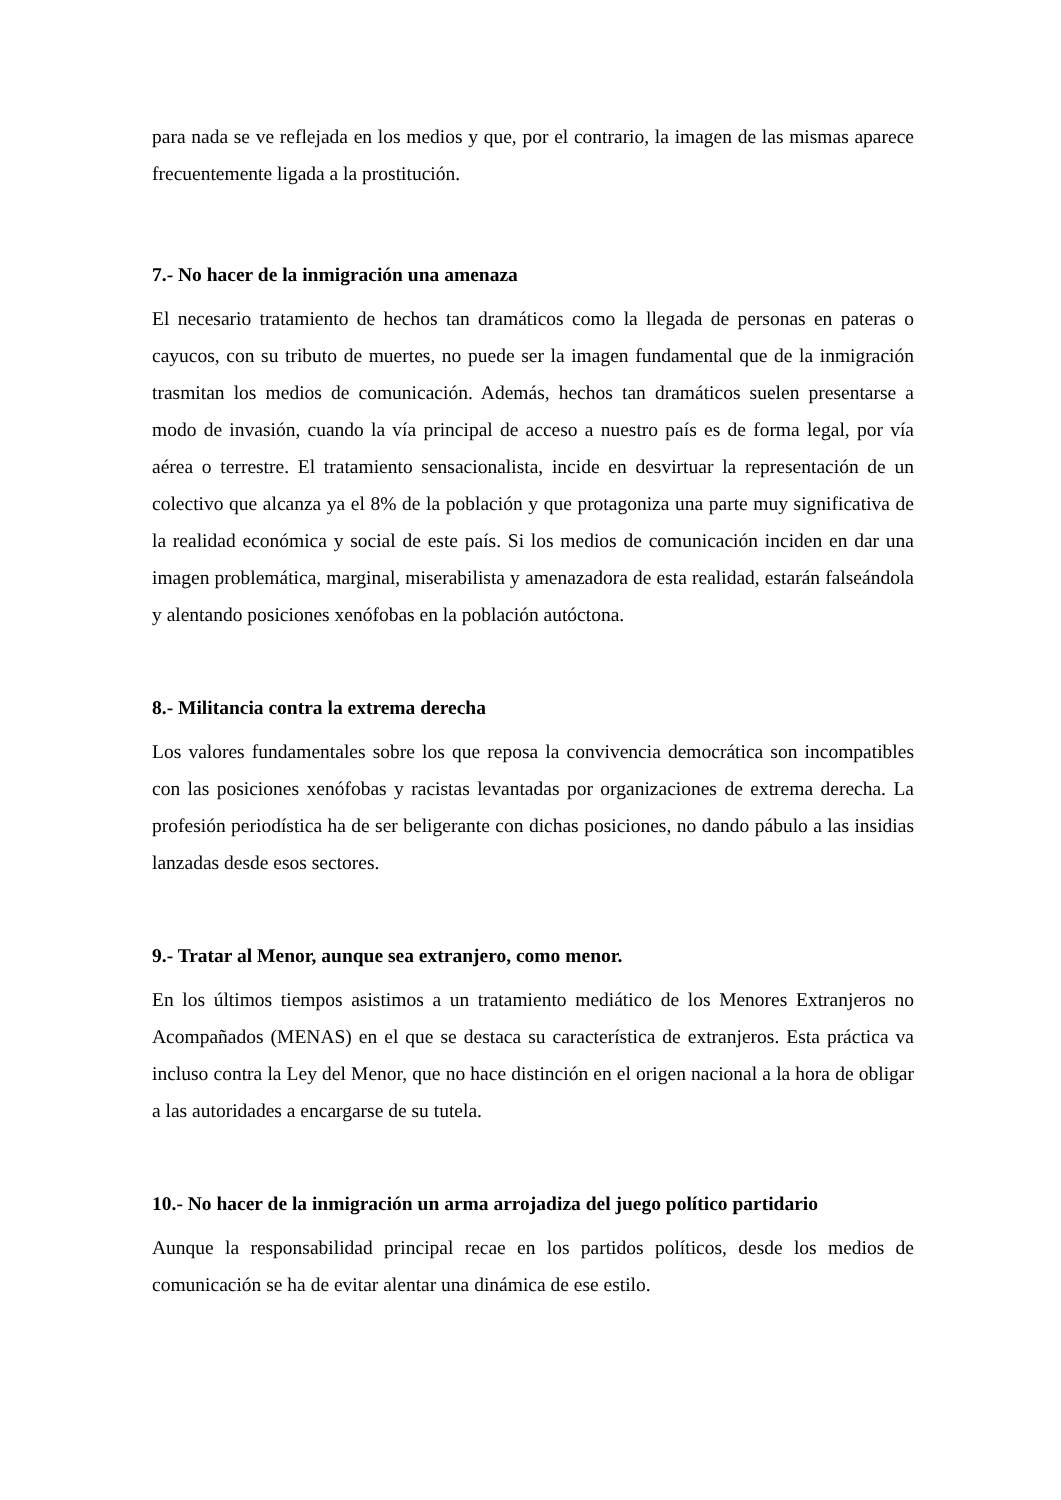para nada se ve reflejada en los medios y que, por el contrario, la imagen de las mismas aparece frecuentemente ligada a la prostitución.
7.- No hacer de la inmigración una amenaza
El necesario tratamiento de hechos tan dramáticos como la llegada de personas en pateras o cayucos, con su tributo de muertes, no puede ser la imagen fundamental que de la inmigración trasmitan los medios de comunicación. Además, hechos tan dramáticos suelen presentarse a modo de invasión, cuando la vía principal de acceso a nuestro país es de forma legal, por vía aérea o terrestre. El tratamiento sensacionalista, incide en desvirtuar la representación de un colectivo que alcanza ya el 8% de la población y que protagoniza una parte muy significativa de la realidad económica y social de este país. Si los medios de comunicación inciden en dar una imagen problemática, marginal, miserabilista y amenazadora de esta realidad, estarán falseándola y alentando posiciones xenófobas en la población autóctona.
8.- Militancia contra la extrema derecha
Los valores fundamentales sobre los que reposa la convivencia democrática son incompatibles con las posiciones xenófobas y racistas levantadas por organizaciones de extrema derecha. La profesión periodística ha de ser beligerante con dichas posiciones, no dando pábulo a las insidias lanzadas desde esos sectores.
9.- Tratar al Menor, aunque sea extranjero, como menor.
En los últimos tiempos asistimos a un tratamiento mediático de los Menores Extranjeros no Acompañados (MENAS) en el que se destaca su característica de extranjeros. Esta práctica va incluso contra la Ley del Menor, que no hace distinción en el origen nacional a la hora de obligar a las autoridades a encargarse de su tutela.
10.- No hacer de la inmigración un arma arrojadiza del juego político partidario
Aunque la responsabilidad principal recae en los partidos políticos, desde los medios de comunicación se ha de evitar alentar una dinámica de ese estilo.